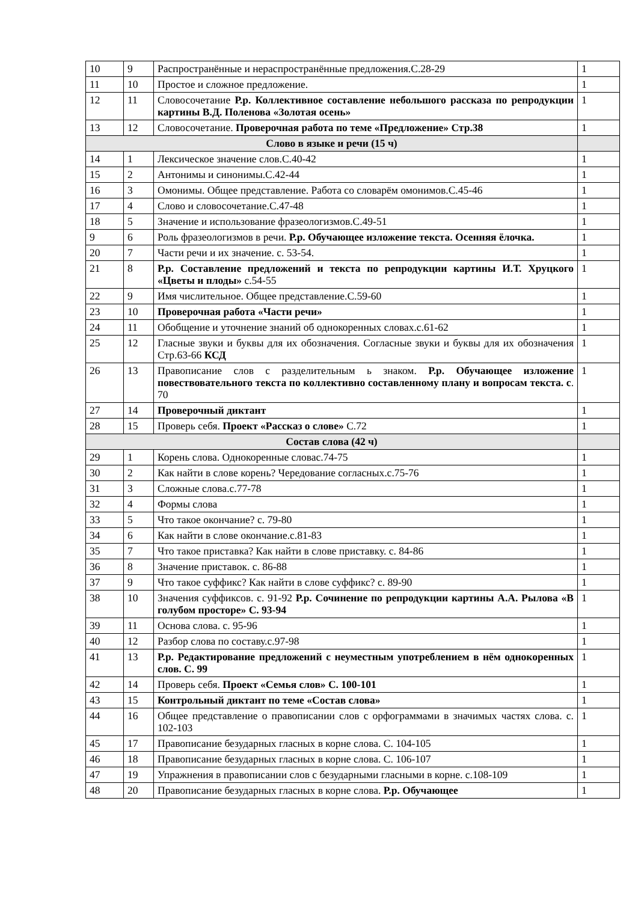| 10 | 9 | Распространённые и нераспространённые предложения.С.28-29 | 1 |
| 11 | 10 | Простое и сложное предложение. | 1 |
| 12 | 11 | Словосочетание Р.р. Коллективное составление небольшого рассказа по репродукции картины В.Д. Поленова «Золотая осень» | 1 |
| 13 | 12 | Словосочетание. Проверочная работа по теме «Предложение» Стр.38 | 1 |
| Слово в языке и речи (15 ч) | | | |
| 14 | 1 | Лексическое значение слов.С.40-42 | 1 |
| 15 | 2 | Антонимы и синонимы.С.42-44 | 1 |
| 16 | 3 | Омонимы. Общее представление. Работа со словарём омонимов.С.45-46 | 1 |
| 17 | 4 | Слово и словосочетание.С.47-48 | 1 |
| 18 | 5 | Значение и использование фразеологизмов.С.49-51 | 1 |
| 9 | 6 | Роль фразеологизмов в речи. Р.р. Обучающее изложение текста. Осенняя ёлочка. | 1 |
| 20 | 7 | Части речи и их значение. с. 53-54. | 1 |
| 21 | 8 | Р.р. Составление предложений и текста по репродукции картины И.Т. Хруцкого «Цветы и плоды» с.54-55 | 1 |
| 22 | 9 | Имя числительное. Общее представление.С.59-60 | 1 |
| 23 | 10 | Проверочная работа «Части речи» | 1 |
| 24 | 11 | Обобщение и уточнение знаний об однокоренных словах.с.61-62 | 1 |
| 25 | 12 | Гласные звуки и буквы для их обозначения. Согласные звуки и буквы для их обозначения Стр.63-66 КСД | 1 |
| 26 | 13 | Правописание слов с разделительным ь знаком. Р.р. Обучающее изложение повествовательного текста по коллективно составленному плану и вопросам текста. с . 70 | 1 |
| 27 | 14 | Проверочный диктант | 1 |
| 28 | 15 | Проверь себя. Проект «Рассказ о слове» С.72 | 1 |
| Состав слова (42 ч) | | | |
| 29 | 1 | Корень слова. Однокоренные словас.74-75 | 1 |
| 30 | 2 | Как найти в слове корень? Чередование согласных.с.75-76 | 1 |
| 31 | 3 | Сложные слова.с.77-78 | 1 |
| 32 | 4 | Формы слова | 1 |
| 33 | 5 | Что такое окончание? с. 79-80 | 1 |
| 34 | 6 | Как найти в слове окончание.с.81-83 | 1 |
| 35 | 7 | Что такое приставка? Как найти в слове приставку. с. 84-86 | 1 |
| 36 | 8 | Значение приставок. с. 86-88 | 1 |
| 37 | 9 | Что такое суффикс? Как найти в слове суффикс? с. 89-90 | 1 |
| 38 | 10 | Значения суффиксов. с. 91-92 Р.р. Сочинение по репродукции картины А.А. Рылова «В голубом просторе» С. 93-94 | 1 |
| 39 | 11 | Основа слова. с. 95-96 | 1 |
| 40 | 12 | Разбор слова по составу.с.97-98 | 1 |
| 41 | 13 | Р.р. Редактирование предложений с неуместным употреблением в нём однокоренных слов. С. 99 | 1 |
| 42 | 14 | Проверь себя. Проект «Семья слов» С. 100-101 | 1 |
| 43 | 15 | Контрольный диктант по теме «Состав слова» | 1 |
| 44 | 16 | Общее представление о правописании слов с орфограммами в значимых частях слова. с. 102-103 | 1 |
| 45 | 17 | Правописание безударных гласных в корне слова. С. 104-105 | 1 |
| 46 | 18 | Правописание безударных гласных в корне слова. С. 106-107 | 1 |
| 47 | 19 | Упражнения в правописании слов с безударными гласными в корне. с.108-109 | 1 |
| 48 | 20 | Правописание безударных гласных в корне слова. Р.р. Обучающее | 1 |